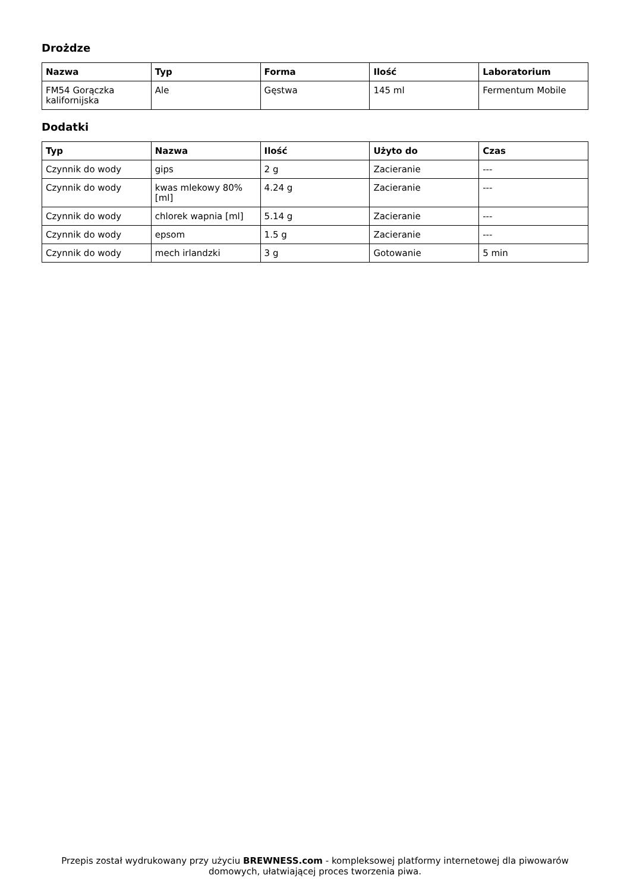Drożdze
| Nazwa | Typ | Forma | Ilość | Laboratorium |
| --- | --- | --- | --- | --- |
| FM54 Gorączka kalifornijska | Ale | Gęstwa | 145 ml | Fermentum Mobile |
Dodatki
| Typ | Nazwa | Ilość | Użyto do | Czas |
| --- | --- | --- | --- | --- |
| Czynnik do wody | gips | 2 g | Zacieranie | --- |
| Czynnik do wody | kwas mlekowy 80% [ml] | 4.24 g | Zacieranie | --- |
| Czynnik do wody | chlorek wapnia [ml] | 5.14 g | Zacieranie | --- |
| Czynnik do wody | epsom | 1.5 g | Zacieranie | --- |
| Czynnik do wody | mech irlandzki | 3 g | Gotowanie | 5 min |
Przepis został wydrukowany przy użyciu BREWNESS.com - kompleksowej platformy internetowej dla piwowarów domowych, ułatwiającej proces tworzenia piwa.